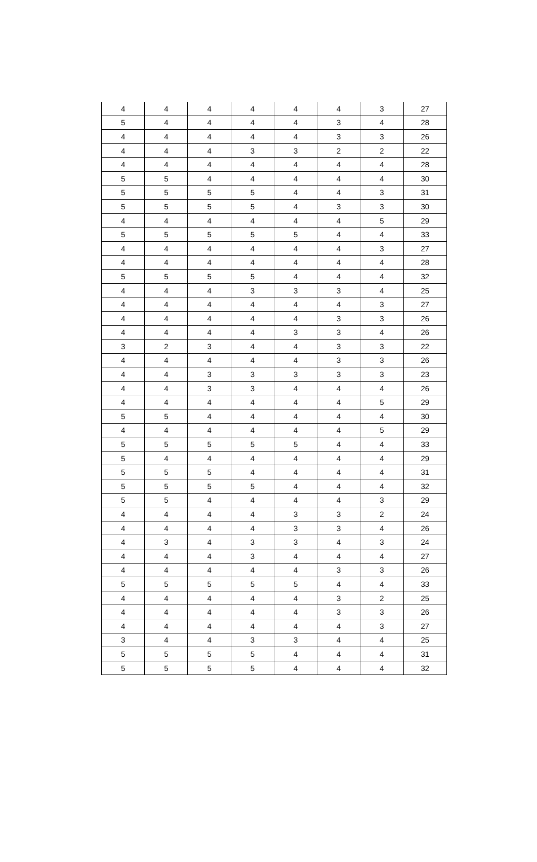| 4 | 4 | 4 | 4 | 4 | 4 | 3 | 27 |
| 5 | 4 | 4 | 4 | 4 | 3 | 4 | 28 |
| 4 | 4 | 4 | 4 | 4 | 3 | 3 | 26 |
| 4 | 4 | 4 | 3 | 3 | 2 | 2 | 22 |
| 4 | 4 | 4 | 4 | 4 | 4 | 4 | 28 |
| 5 | 5 | 4 | 4 | 4 | 4 | 4 | 30 |
| 5 | 5 | 5 | 5 | 4 | 4 | 3 | 31 |
| 5 | 5 | 5 | 5 | 4 | 3 | 3 | 30 |
| 4 | 4 | 4 | 4 | 4 | 4 | 5 | 29 |
| 5 | 5 | 5 | 5 | 5 | 4 | 4 | 33 |
| 4 | 4 | 4 | 4 | 4 | 4 | 3 | 27 |
| 4 | 4 | 4 | 4 | 4 | 4 | 4 | 28 |
| 5 | 5 | 5 | 5 | 4 | 4 | 4 | 32 |
| 4 | 4 | 4 | 3 | 3 | 3 | 4 | 25 |
| 4 | 4 | 4 | 4 | 4 | 4 | 3 | 27 |
| 4 | 4 | 4 | 4 | 4 | 3 | 3 | 26 |
| 4 | 4 | 4 | 4 | 3 | 3 | 4 | 26 |
| 3 | 2 | 3 | 4 | 4 | 3 | 3 | 22 |
| 4 | 4 | 4 | 4 | 4 | 3 | 3 | 26 |
| 4 | 4 | 3 | 3 | 3 | 3 | 3 | 23 |
| 4 | 4 | 3 | 3 | 4 | 4 | 4 | 26 |
| 4 | 4 | 4 | 4 | 4 | 4 | 5 | 29 |
| 5 | 5 | 4 | 4 | 4 | 4 | 4 | 30 |
| 4 | 4 | 4 | 4 | 4 | 4 | 5 | 29 |
| 5 | 5 | 5 | 5 | 5 | 4 | 4 | 33 |
| 5 | 4 | 4 | 4 | 4 | 4 | 4 | 29 |
| 5 | 5 | 5 | 4 | 4 | 4 | 4 | 31 |
| 5 | 5 | 5 | 5 | 4 | 4 | 4 | 32 |
| 5 | 5 | 4 | 4 | 4 | 4 | 3 | 29 |
| 4 | 4 | 4 | 4 | 3 | 3 | 2 | 24 |
| 4 | 4 | 4 | 4 | 3 | 3 | 4 | 26 |
| 4 | 3 | 4 | 3 | 3 | 4 | 3 | 24 |
| 4 | 4 | 4 | 3 | 4 | 4 | 4 | 27 |
| 4 | 4 | 4 | 4 | 4 | 3 | 3 | 26 |
| 5 | 5 | 5 | 5 | 5 | 4 | 4 | 33 |
| 4 | 4 | 4 | 4 | 4 | 3 | 2 | 25 |
| 4 | 4 | 4 | 4 | 4 | 3 | 3 | 26 |
| 4 | 4 | 4 | 4 | 4 | 4 | 3 | 27 |
| 3 | 4 | 4 | 3 | 3 | 4 | 4 | 25 |
| 5 | 5 | 5 | 5 | 4 | 4 | 4 | 31 |
| 5 | 5 | 5 | 5 | 4 | 4 | 4 | 32 |